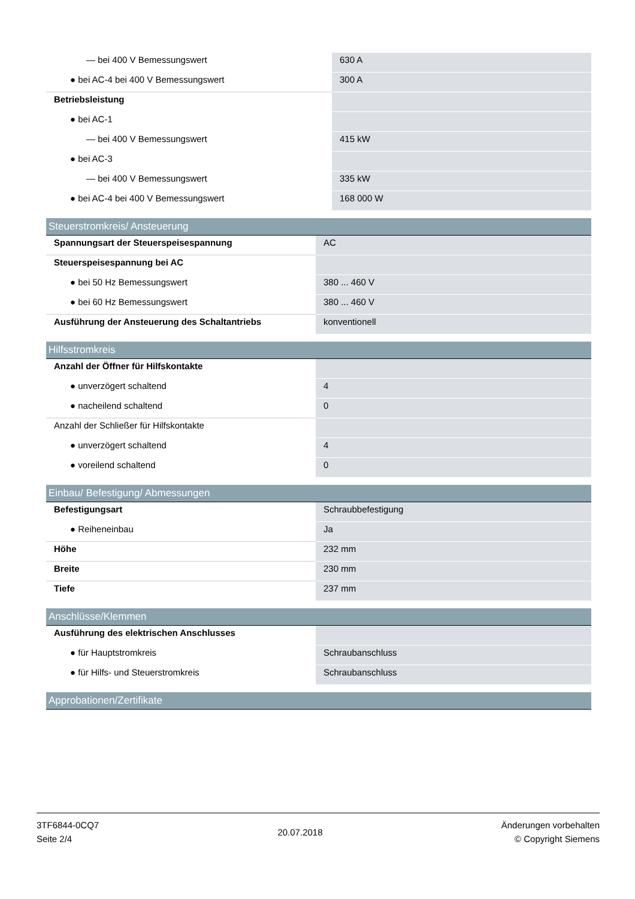| — bei 400 V Bemessungswert | 630 A |
| ● bei AC-4 bei 400 V Bemessungswert | 300 A |
| Betriebsleistung | |
| ● bei AC-1 | |
| — bei 400 V Bemessungswert | 415 kW |
| ● bei AC-3 | |
| — bei 400 V Bemessungswert | 335 kW |
| ● bei AC-4 bei 400 V Bemessungswert | 168 000 W |
Steuerstromkreis/ Ansteuerung
| Spannungsart der Steuerspeisespannung | AC |
| Steuerspeisespannung bei AC | |
| ● bei 50 Hz Bemessungswert | 380 ... 460 V |
| ● bei 60 Hz Bemessungswert | 380 ... 460 V |
| Ausführung der Ansteuerung des Schaltantriebs | konventionell |
Hilfsstromkreis
| Anzahl der Öffner für Hilfskontakte | |
| ● unverzögert schaltend | 4 |
| ● nacheilend schaltend | 0 |
| Anzahl der Schließer für Hilfskontakte | |
| ● unverzögert schaltend | 4 |
| ● voreilend schaltend | 0 |
Einbau/ Befestigung/ Abmessungen
| Befestigungsart | Schraubbefestigung |
| ● Reiheneinbau | Ja |
| Höhe | 232 mm |
| Breite | 230 mm |
| Tiefe | 237 mm |
Anschlüsse/Klemmen
| Ausführung des elektrischen Anschlusses | |
| ● für Hauptstromkreis | Schraubanschluss |
| ● für Hilfs- und Steuerstromkreis | Schraubanschluss |
Approbationen/Zertifikate
3TF6844-0CQ7
Seite 2/4
20.07.2018
Änderungen vorbehalten
© Copyright Siemens